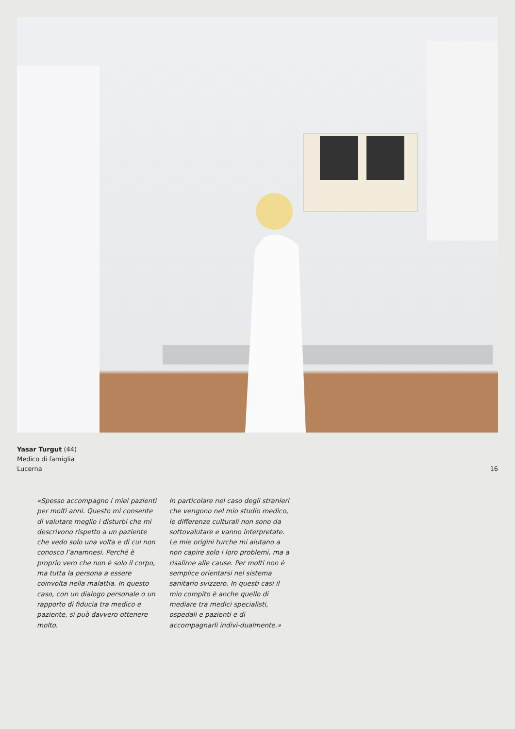Yasar Turgut (44)
Medico di famiglia
Lucerna
16
«Spesso accompagno i miei pazienti per molti anni. Questo mi consente di valutare meglio i disturbi che mi descrivono rispetto a un paziente che vedo solo una volta e di cui non conosco l’anamnesi. Perché è proprio vero che non è solo il corpo, ma tutta la persona a essere coinvolta nella malattia. In questo caso, con un dialogo personale o un rapporto di fiducia tra medico e paziente, si può davvero ottenere molto.
In particolare nel caso degli stranieri che vengono nel mio studio medico, le differenze culturali non sono da sottovalutare e vanno interpretate. Le mie origini turche mi aiutano a non capire solo i loro problemi, ma a risalirne alle cause. Per molti non è semplice orientarsi nel sistema sanitario svizzero. In questi casi il mio compito è anche quello di mediare tra medici specialisti, ospedali e pazienti e di accompagnarli indivi-dualmente.»